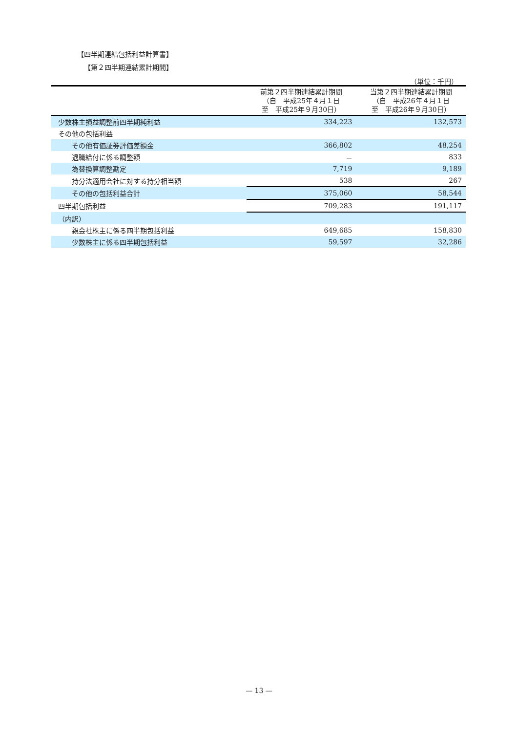【四半期連結包括利益計算書】
【第２四半期連結累計期間】
（単位：千円）
| | 前第２四半期連結累計期間 （自 平成25年４月１日 至 平成25年９月30日） | 当第２四半期連結累計期間 （自 平成26年４月１日 至 平成26年９月30日） |
| --- | --- | --- |
| 少数株主損益調整前四半期純利益 | 334,223 | 132,573 |
| その他の包括利益 | | |
| その他有価証券評価差額金 | 366,802 | 48,254 |
| 退職給付に係る調整額 | － | 833 |
| 為替換算調整勘定 | 7,719 | 9,189 |
| 持分法適用会社に対する持分相当額 | 538 | 267 |
| その他の包括利益合計 | 375,060 | 58,544 |
| 四半期包括利益 | 709,283 | 191,117 |
| （内訳） | | |
| 親会社株主に係る四半期包括利益 | 649,685 | 158,830 |
| 少数株主に係る四半期包括利益 | 59,597 | 32,286 |
— 13 —